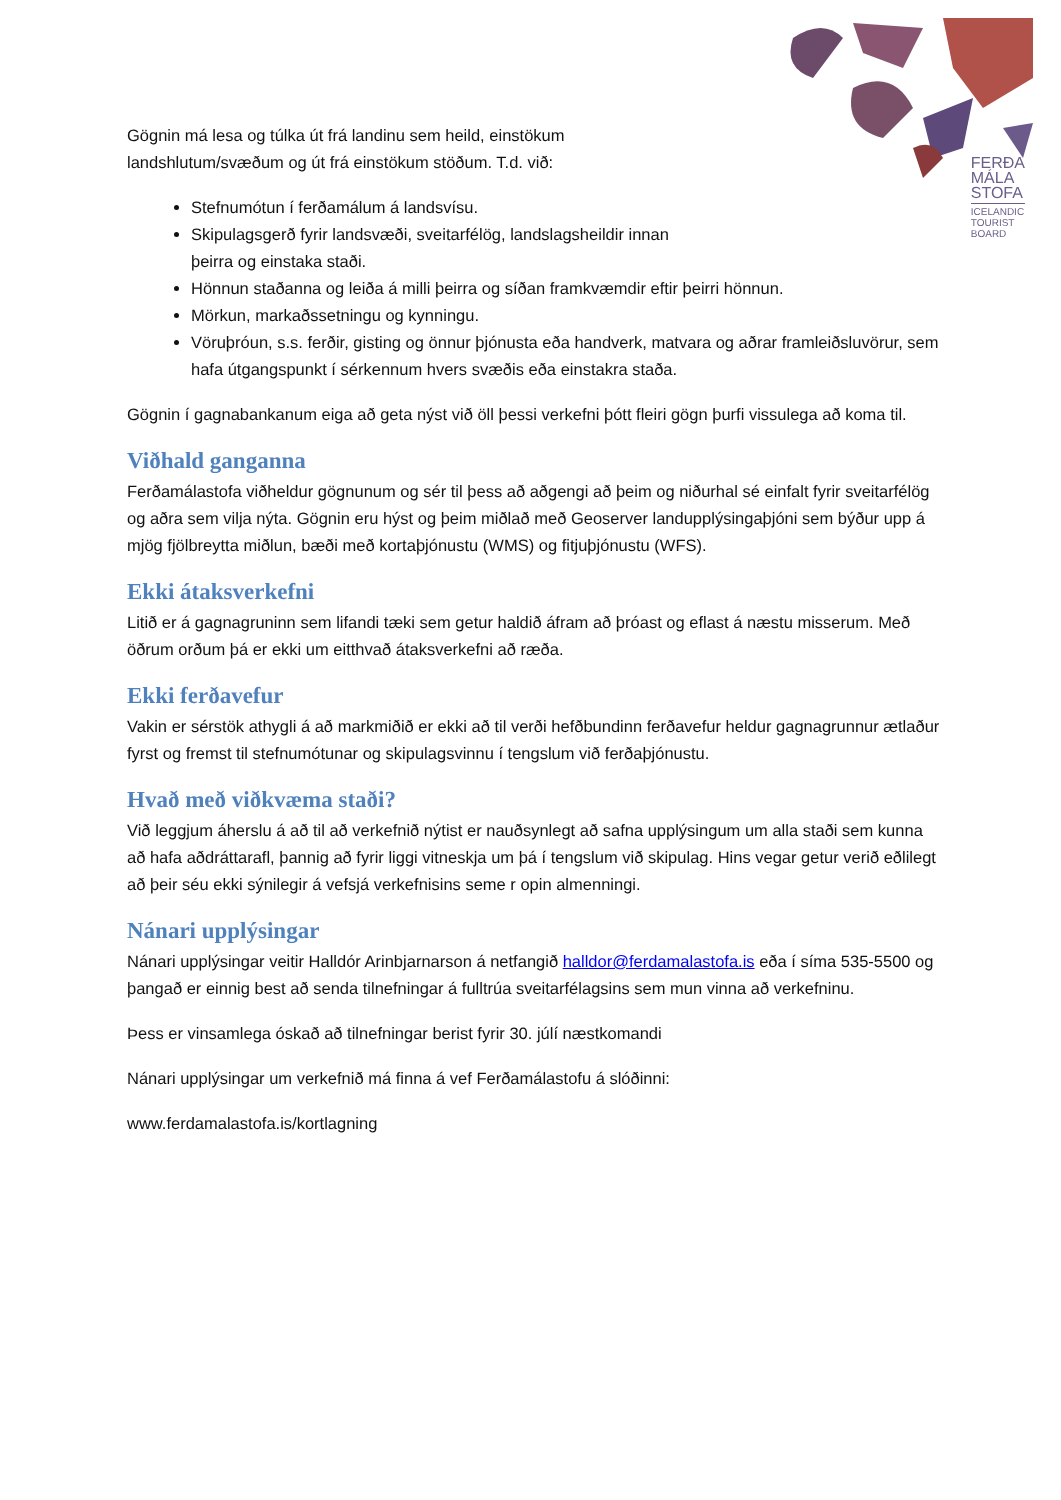FERÐA
MÁLA
STOFA
ICELANDIC
TOURIST
BOARD
Gögnin má lesa og túlka út frá landinu sem heild, einstökum
landshlutum/svæðum og út frá einstökum stöðum. T.d. við:
Stefnumótun í ferðamálum á landsvísu.
Skipulagsgerð fyrir landsvæði, sveitarfélög, landslagsheildir innan
þeirra og einstaka staði.
Hönnun staðanna og leiða á milli þeirra og síðan framkvæmdir eftir þeirri hönnun.
Mörkun, markaðssetningu og kynningu.
Vöruþróun, s.s. ferðir, gisting og önnur þjónusta eða handverk, matvara og aðrar framleiðsluvörur, sem hafa útgangspunkt í sérkennum hvers svæðis eða einstakra staða.
Gögnin í gagnabankanum eiga að geta nýst við öll þessi verkefni þótt fleiri gögn þurfi vissulega að koma til.
Viðhald ganganna
Ferðamálastofa viðheldur gögnunum og sér til þess að aðgengi að þeim og niðurhal sé einfalt fyrir sveitarfélög og aðra sem vilja nýta. Gögnin eru hýst og þeim miðlað með Geoserver landupplýsingaþjóni sem býður upp á mjög fjölbreytta miðlun, bæði með kortaþjónustu (WMS) og fitjuþjónustu (WFS).
Ekki átaksverkefni
Litið er á gagnagruninn sem lifandi tæki sem getur haldið áfram að þróast og eflast á næstu misserum. Með öðrum orðum þá er ekki um eitthvað átaksverkefni að ræða.
Ekki ferðavefur
Vakin er sérstök athygli á að markmiðið er ekki að til verði hefðbundinn ferðavefur heldur gagnagrunnur ætlaður fyrst og fremst til stefnumótunar og skipulagsvinnu í tengslum við ferðaþjónustu.
Hvað með viðkvæma staði?
Við leggjum áherslu á að til að verkefnið nýtist er nauðsynlegt að safna upplýsingum um alla staði sem kunna að hafa aðdráttarafl, þannig að fyrir liggi vitneskja um þá í tengslum við skipulag. Hins vegar getur verið eðlilegt að þeir séu ekki sýnilegir á vefsjá verkefnisins seme r opin almenningi.
Nánari upplýsingar
Nánari upplýsingar veitir Halldór Arinbjarnarson á netfangið halldor@ferdamalastofa.is eða í síma 535-5500 og þangað er einnig best að senda tilnefningar á fulltrúa sveitarfélagsins sem mun vinna að verkefninu.
Þess er vinsamlega óskað að tilnefningar berist fyrir 30. júlí næstkomandi
Nánari upplýsingar um verkefnið má finna á vef Ferðamálastofu á slóðinni:
www.ferdamalastofa.is/kortlagning